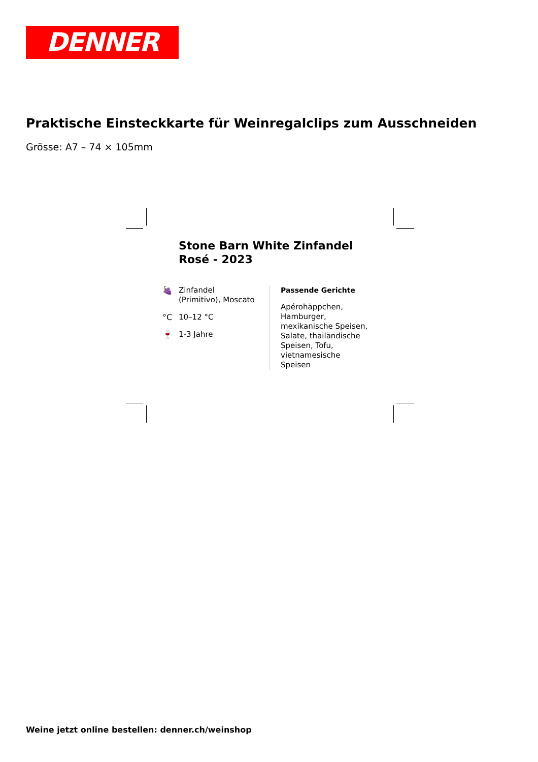DENNER
Praktische Einsteckkarte für Weinregalclips zum Ausschneiden
Grösse: A7 – 74 × 105mm
Stone Barn White Zinfandel
Rosé - 2023
🍇 Zinfandel
(Primitivo), Moscato
°C 10–12 °C
🍷 1-3 Jahre
Passende Gerichte
Apérohäppchen,
Hamburger,
mexikanische Speisen,
Salate, thailändische
Speisen, Tofu,
vietnamesische
Speisen
Weine jetzt online bestellen: denner.ch/weinshop